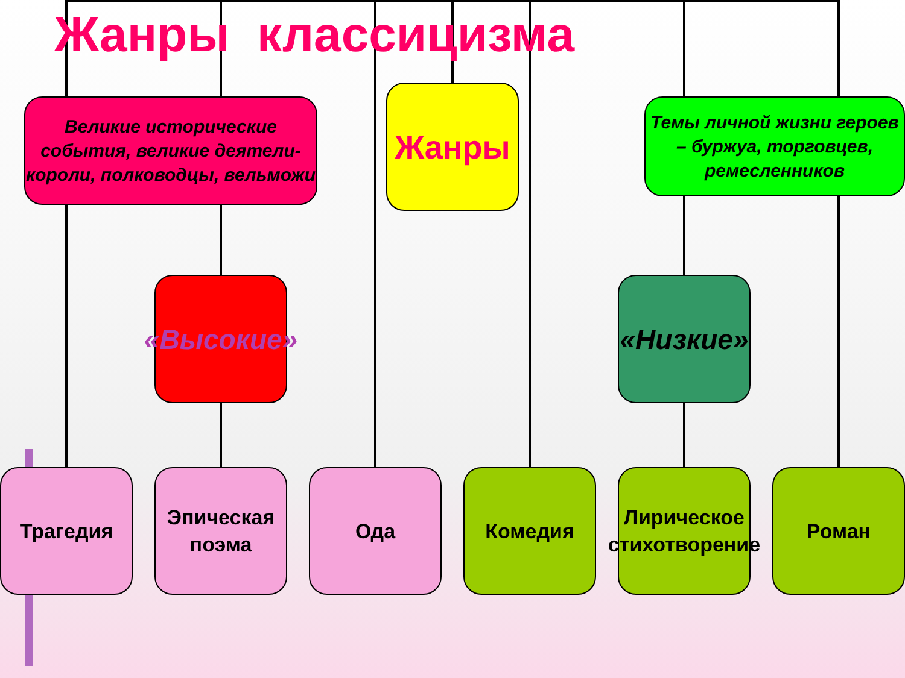Жанры классицизма
Великие исторические события, великие деятели-короли, полководцы, вельможи
Жанры
Темы личной жизни героев – буржуа, торговцев, ремесленников
«Высокие»
«Низкие»
Трагедия
Эпическая поэма
Ода Комедия
Лирическое стихотворение
Роман